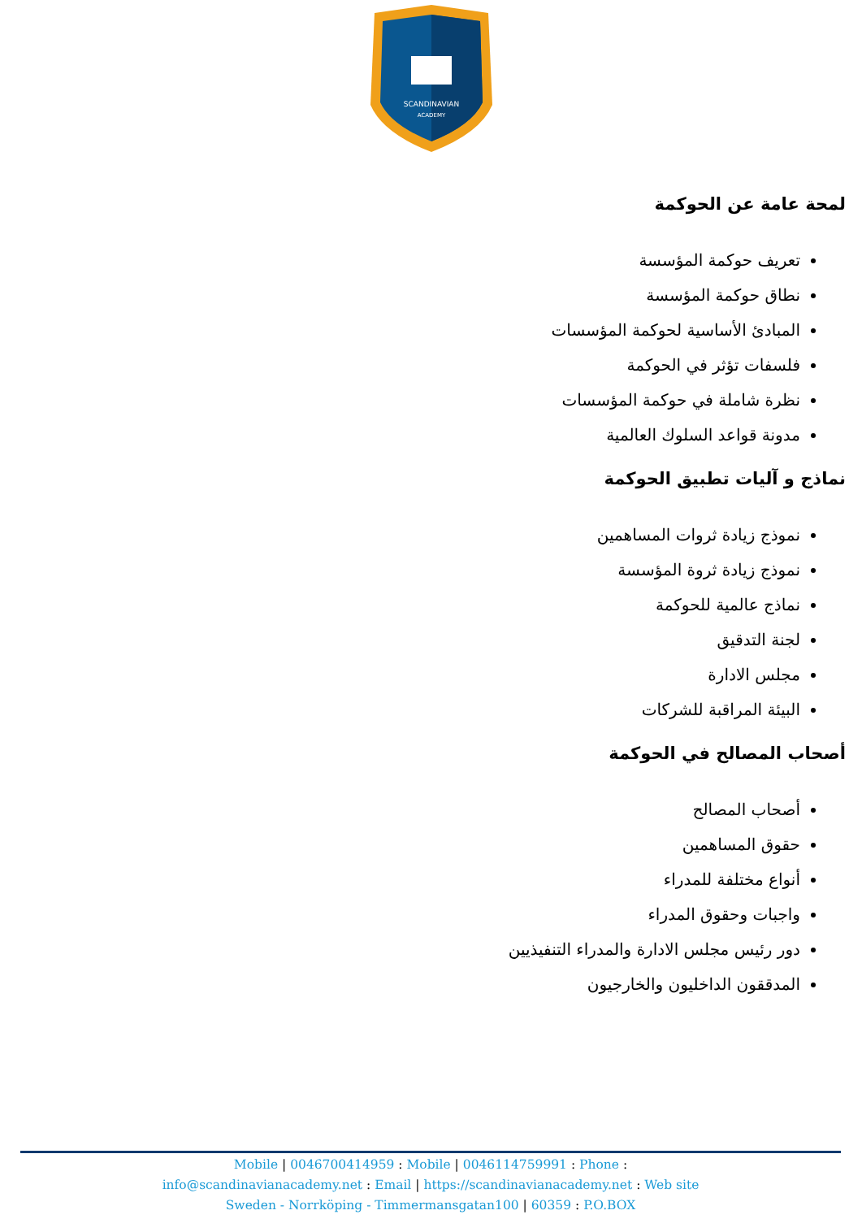SCANDINAVIAN
ACADEMY
لمحة عامة عن الحوكمة
تعريف حوكمة المؤسسة
نطاق حوكمة المؤسسة
المبادئ الأساسية لحوكمة المؤسسات
فلسفات تؤثر في الحوكمة
نظرة شاملة في حوكمة المؤسسات
مدونة قواعد السلوك العالمية
نماذج و آليات تطبيق الحوكمة
نموذج زيادة ثروات المساهمين
نموذج زيادة ثروة المؤسسة
نماذج عالمية للحوكمة
لجنة التدقيق
مجلس الادارة
البيئة المراقبة للشركات
أصحاب المصالح في الحوكمة
أصحاب المصالح
حقوق المساهمين
أنواع مختلفة للمدراء
واجبات وحقوق المدراء
دور رئيس مجلس الادارة والمدراء التنفيذيين
المدققون الداخليون والخارجيون
Mobile | 0046700414959 : Mobile | 0046114759991 : Phone :
info@scandinavianacademy.net : Email | https://scandinavianacademy.net : Web site
Sweden - Norrköping - Timmermansgatan100 | 60359 : P.O.BOX